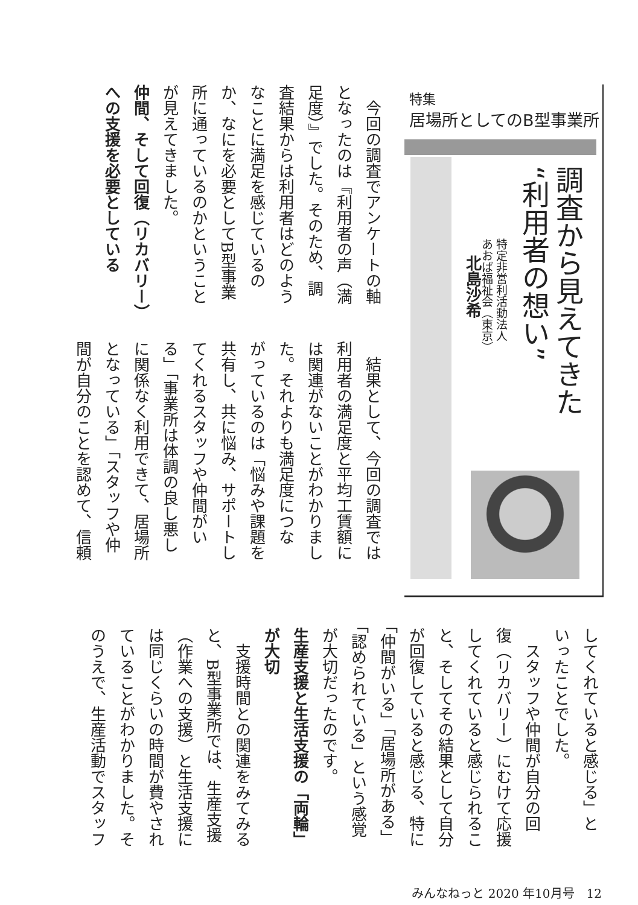特集
居場所としてのB型事業所
調査から見えてきた
“利用者の想い”
特定非営利活動法人
あおば福祉会（東京）
北島沙希
　今回の調査でアンケートの軸
となったのは『利用者の声（満
足度）』でした。そのため、調
査結果からは利用者はどのよう
なことに満足を感じているの
か、なにを必要としてB型事業
所に通っているのかということ
が見えてきました。
仲間、そして回復（リカバリー）
への支援を必要としている
　結果として、今回の調査では
利用者の満足度と平均工賃額に
は関連がないことがわかりまし
た。それよりも満足度につな
がっているのは「悩みや課題を
共有し、共に悩み、サポートし
てくれるスタッフや仲間がい
る」「事業所は体調の良し悪し
に関係なく利用できて、居場所
となっている」「スタッフや仲
間が自分のことを認めて、信頼
してくれていると感じる」と
いったことでした。
　スタッフや仲間が自分の回
復（リカバリー）にむけて応援
してくれていると感じられるこ
と、そしてその結果として自分
が回復していると感じる、特に
「仲間がいる」「居場所がある」
「認められている」という感覚
が大切だったのです。
生産支援と生活支援の「両輪」
が大切
　支援時間との関連をみてみる
と、B型事業所では、生産支援
（作業への支援）と生活支援に
は同じくらいの時間が費やされ
ていることがわかりました。そ
のうえで、生産活動でスタッフ
みんなねっと 2020 年10月号　12